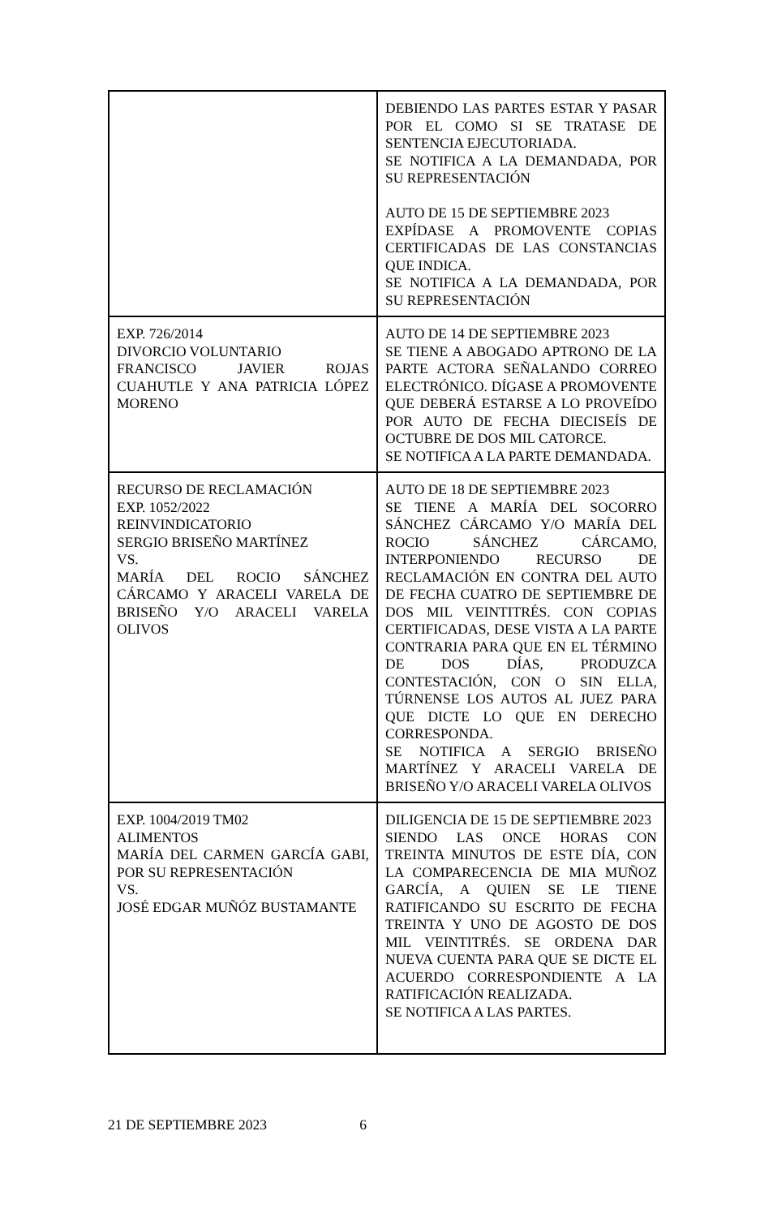| | DEBIENDO LAS PARTES ESTAR Y PASAR POR EL COMO SI SE TRATASE DE SENTENCIA EJECUTORIADA. SE NOTIFICA A LA DEMANDADA, POR SU REPRESENTACIÓN AUTO DE 15 DE SEPTIEMBRE 2023 EXPÍDASE A PROMOVENTE COPIAS CERTIFICADAS DE LAS CONSTANCIAS QUE INDICA. SE NOTIFICA A LA DEMANDADA, POR SU REPRESENTACIÓN |
| EXP. 726/2014 DIVORCIO VOLUNTARIO FRANCISCO JAVIER ROJAS CUAHUTLE Y ANA PATRICIA LÓPEZ MORENO | AUTO DE 14 DE SEPTIEMBRE 2023 SE TIENE A ABOGADO APTRONO DE LA PARTE ACTORA SEÑALANDO CORREO ELECTRÓNICO. DÍGASE A PROMOVENTE QUE DEBERÁ ESTARSE A LO PROVEÍDO POR AUTO DE FECHA DIECISEÍS DE OCTUBRE DE DOS MIL CATORCE. SE NOTIFICA A LA PARTE DEMANDADA. |
| RECURSO DE RECLAMACIÓN EXP. 1052/2022 REINVINDICATORIO SERGIO BRISEÑO MARTÍNEZ VS. MARÍA DEL ROCIO SÁNCHEZ CÁRCAMO Y ARACELI VARELA DE BRISEÑO Y/O ARACELI VARELA OLIVOS | AUTO DE 18 DE SEPTIEMBRE 2023 SE TIENE A MARÍA DEL SOCORRO SÁNCHEZ CÁRCAMO Y/O MARÍA DEL ROCIO SÁNCHEZ CÁRCAMO, INTERPONIENDO RECURSO DE RECLAMACIÓN EN CONTRA DEL AUTO DE FECHA CUATRO DE SEPTIEMBRE DE DOS MIL VEINTITRÉS. CON COPIAS CERTIFICADAS, DESE VISTA A LA PARTE CONTRARIA PARA QUE EN EL TÉRMINO DE DOS DÍAS, PRODUZCA CONTESTACIÓN, CON O SIN ELLA, TÚRNENSE LOS AUTOS AL JUEZ PARA QUE DICTE LO QUE EN DERECHO CORRESPONDA. SE NOTIFICA A SERGIO BRISEÑO MARTÍNEZ Y ARACELI VARELA DE BRISEÑO Y/O ARACELI VARELA OLIVOS |
| EXP. 1004/2019 TM02 ALIMENTOS MARÍA DEL CARMEN GARCÍA GABI, POR SU REPRESENTACIÓN VS. JOSÉ EDGAR MUÑÓZ BUSTAMANTE | DILIGENCIA DE 15 DE SEPTIEMBRE 2023 SIENDO LAS ONCE HORAS CON TREINTA MINUTOS DE ESTE DÍA, CON LA COMPARECENCIA DE MIA MUÑOZ GARCÍA, A QUIEN SE LE TIENE RATIFICANDO SU ESCRITO DE FECHA TREINTA Y UNO DE AGOSTO DE DOS MIL VEINTITRÉS. SE ORDENA DAR NUEVA CUENTA PARA QUE SE DICTE EL ACUERDO CORRESPONDIENTE A LA RATIFICACIÓN REALIZADA. SE NOTIFICA A LAS PARTES. |
21 DE SEPTIEMBRE 2023 6